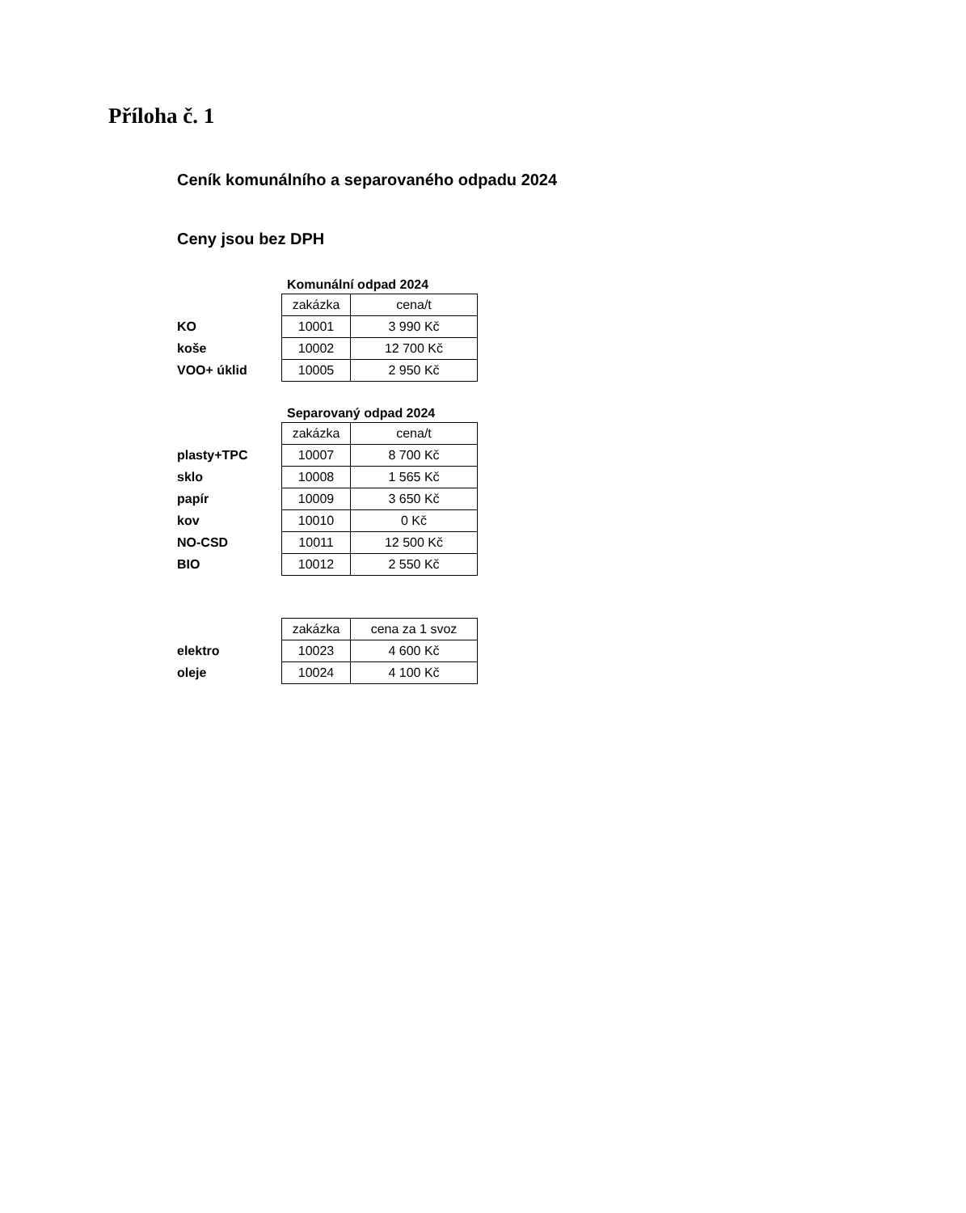Příloha č. 1
Ceník komunálního a separovaného odpadu 2024
Ceny jsou bez DPH
Komunální odpad 2024
| | zakázka | cena/t |
| KO | 10001 | 3 990 Kč |
| koše | 10002 | 12 700 Kč |
| VOO+ úklid | 10005 | 2 950 Kč |
Separovaný odpad 2024
| | zakázka | cena/t |
| plasty+TPC | 10007 | 8 700 Kč |
| sklo | 10008 | 1 565 Kč |
| papír | 10009 | 3 650 Kč |
| kov | 10010 | 0 Kč |
| NO-CSD | 10011 | 12 500 Kč |
| BIO | 10012 | 2 550 Kč |
| | zakázka | cena za 1 svoz |
| elektro | 10023 | 4 600 Kč |
| oleje | 10024 | 4 100 Kč |